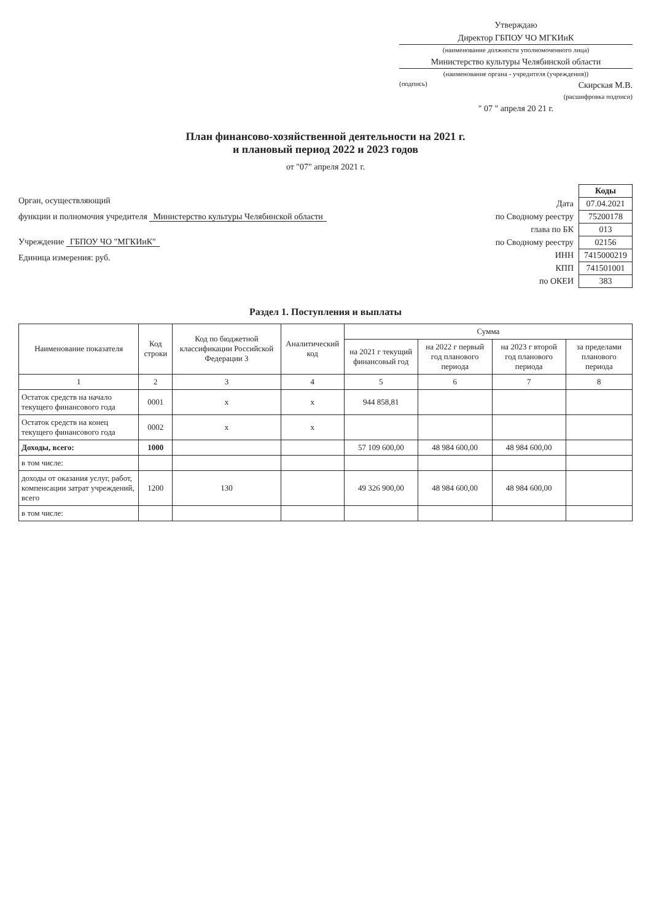Утверждаю
Директор ГБПОУ ЧО МГКИиК
(наименование должности уполномоченного лица)
Министерство культуры Челябинской области
(наименование органа - учредителя (учреждения))
(подпись) Скирская М.В.
(расшифровка подписи)
" 07 " апреля 20 21 г.
План финансово-хозяйственной деятельности на 2021 г.
и плановый период 2022 и 2023 годов
от "07" апреля 2021 г.
Орган, осуществляющий
функции и полномочия учредителя Министерство культуры Челябинской области
Учреждение ГБПОУ ЧО "МГКИиК"
Единица измерения: руб.
| | Коды |
| Дата | 07.04.2021 |
| по Сводному реестру | 75200178 |
| глава по БК | 013 |
| по Сводному реестру | 02156 |
| ИНН | 7415000219 |
| КПП | 741501001 |
| по ОКЕИ | 383 |
Раздел 1. Поступления и выплаты
| Наименование показателя | Код строки | Код по бюджетной классификации Российской Федерации 3 | Аналитический код | Сумма | | | |
| --- | --- | --- | --- | --- | --- | --- | --- |
| | | | | на 2021 г текущий финансовый год | на 2022 г первый год планового периода | на 2023 г второй год планового периода | за пределами планового периода |
| 1 | 2 | 3 | 4 | 5 | 6 | 7 | 8 |
| Остаток средств на начало текущего финансового года | 0001 | x | x | 944 858,81 | | | |
| Остаток средств на конец текущего финансового года | 0002 | x | x | | | | |
| Доходы, всего: | 1000 | | | 57 109 600,00 | 48 984 600,00 | 48 984 600,00 | |
| в том числе: | | | | | | | |
| доходы от оказания услуг, работ, компенсации затрат учреждений, всего | 1200 | 130 | | 49 326 900,00 | 48 984 600,00 | 48 984 600,00 | |
| в том числе: | | | | | | | |